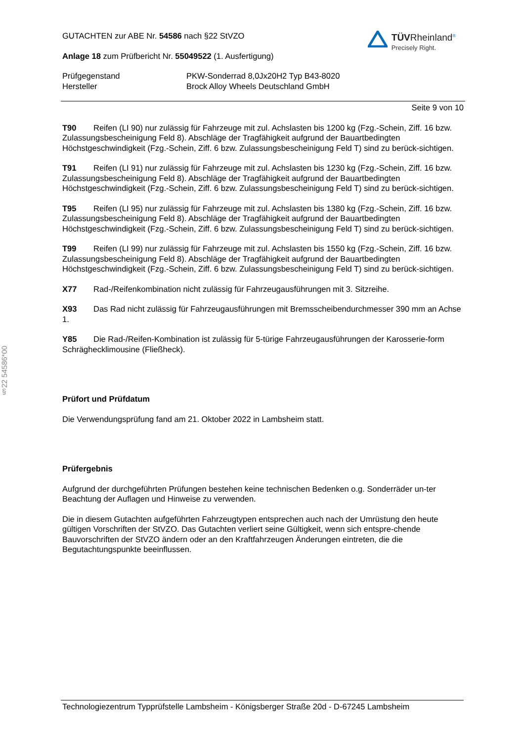§22 54586*00
GUTACHTEN zur ABE Nr. 54586 nach §22 StVZO
Anlage 18 zum Prüfbericht Nr. 55049522 (1. Ausfertigung)
TÜV Rheinland<sup>®</sup>
Precisely Right.
Prüfgegenstand
Hersteller
PKW-Sonderrad 8,0Jx20H2 Typ B43-8020
Brock Alloy Wheels Deutschland GmbH
Seite 9 von 10
T90 Reifen (LI 90) nur zulässig für Fahrzeuge mit zul. Achslasten bis 1200 kg (Fzg.-Schein, Ziff. 16 bzw. Zulassungsbescheinigung Feld 8). Abschläge der Tragfähigkeit aufgrund der Bauartbedingten Höchstgeschwindigkeit (Fzg.-Schein, Ziff. 6 bzw. Zulassungsbescheinigung Feld T) sind zu berück-sichtigen.
T91 Reifen (LI 91) nur zulässig für Fahrzeuge mit zul. Achslasten bis 1230 kg (Fzg.-Schein, Ziff. 16 bzw. Zulassungsbescheinigung Feld 8). Abschläge der Tragfähigkeit aufgrund der Bauartbedingten Höchstgeschwindigkeit (Fzg.-Schein, Ziff. 6 bzw. Zulassungsbescheinigung Feld T) sind zu berück-sichtigen.
T95 Reifen (LI 95) nur zulässig für Fahrzeuge mit zul. Achslasten bis 1380 kg (Fzg.-Schein, Ziff. 16 bzw. Zulassungsbescheinigung Feld 8). Abschläge der Tragfähigkeit aufgrund der Bauartbedingten Höchstgeschwindigkeit (Fzg.-Schein, Ziff. 6 bzw. Zulassungsbescheinigung Feld T) sind zu berück-sichtigen.
T99 Reifen (LI 99) nur zulässig für Fahrzeuge mit zul. Achslasten bis 1550 kg (Fzg.-Schein, Ziff. 16 bzw. Zulassungsbescheinigung Feld 8). Abschläge der Tragfähigkeit aufgrund der Bauartbedingten Höchstgeschwindigkeit (Fzg.-Schein, Ziff. 6 bzw. Zulassungsbescheinigung Feld T) sind zu berück-sichtigen.
X77 Rad-/Reifenkombination nicht zulässig für Fahrzeugausführungen mit 3. Sitzreihe.
X93 Das Rad nicht zulässig für Fahrzeugausführungen mit Bremsscheibendurchmesser 390 mm an Achse 1.
Y85 Die Rad-/Reifen-Kombination ist zulässig für 5-türige Fahrzeugausführungen der Karosserie-form Schräghecklimousine (Fließheck).
Prüfort und Prüfdatum
Die Verwendungsprüfung fand am 21. Oktober 2022 in Lambsheim statt.
Prüfergebnis
Aufgrund der durchgeführten Prüfungen bestehen keine technischen Bedenken o.g. Sonderräder un-ter Beachtung der Auflagen und Hinweise zu verwenden.
Die in diesem Gutachten aufgeführten Fahrzeugtypen entsprechen auch nach der Umrüstung den heute gültigen Vorschriften der StVZO. Das Gutachten verliert seine Gültigkeit, wenn sich entspre-chende Bauvorschriften der StVZO ändern oder an den Kraftfahrzeugen Änderungen eintreten, die die Begutachtungspunkte beeinflussen.
Technologiezentrum Typprüfstelle Lambsheim - Königsberger Straße 20d - D-67245 Lambsheim